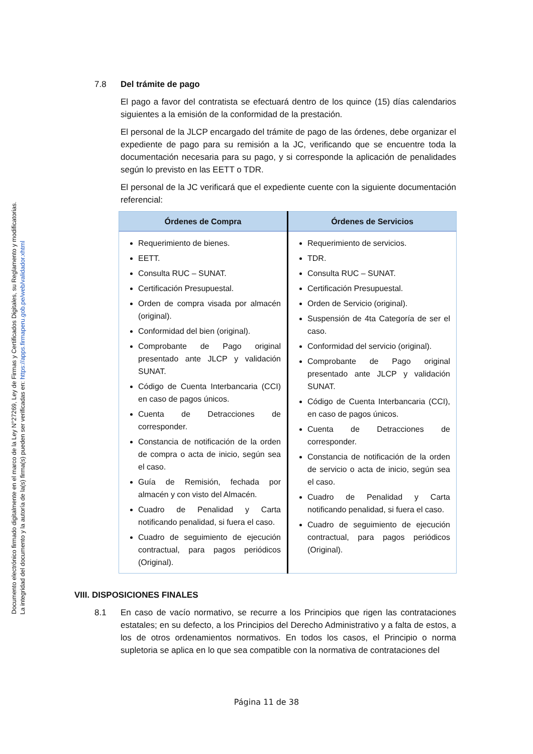Documento electrónico firmado digitalmente en el marco de la Ley N°27269, Ley de Firmas y Certificados Digitales, su Reglamento y modificatorias.
La integridad del documento y la autoría de la(s) firma(s) pueden ser verificadas en: https://apps.firmaperu.gob.pe/web/validador.xhtml
7.8 Del trámite de pago
El pago a favor del contratista se efectuará dentro de los quince (15) días calendarios siguientes a la emisión de la conformidad de la prestación.
El personal de la JLCP encargado del trámite de pago de las órdenes, debe organizar el expediente de pago para su remisión a la JC, verificando que se encuentre toda la documentación necesaria para su pago, y si corresponde la aplicación de penalidades según lo previsto en las EETT o TDR.
El personal de la JC verificará que el expediente cuente con la siguiente documentación referencial:
| Órdenes de Compra | Órdenes de Servicios |
| --- | --- |
| Requerimiento de bienes. EETT. Consulta RUC – SUNAT. Certificación Presupuestal. Orden de compra visada por almacén (original). Conformidad del bien (original). Comprobante de Pago original presentado ante JLCP y validación SUNAT. Código de Cuenta Interbancaria (CCI) en caso de pagos únicos. Cuenta de Detracciones de corresponder. Constancia de notificación de la orden de compra o acta de inicio, según sea el caso. Guía de Remisión, fechada por almacén y con visto del Almacén. Cuadro de Penalidad y Carta notificando penalidad, si fuera el caso. Cuadro de seguimiento de ejecución contractual, para pagos periódicos (Original). | Requerimiento de servicios. TDR. Consulta RUC – SUNAT. Certificación Presupuestal. Orden de Servicio (original). Suspensión de 4ta Categoría de ser el caso. Conformidad del servicio (original). Comprobante de Pago original presentado ante JLCP y validación SUNAT. Código de Cuenta Interbancaria (CCI), en caso de pagos únicos. Cuenta de Detracciones de corresponder. Constancia de notificación de la orden de servicio o acta de inicio, según sea el caso. Cuadro de Penalidad y Carta notificando penalidad, si fuera el caso. Cuadro de seguimiento de ejecución contractual, para pagos periódicos (Original). |
VIII. DISPOSICIONES FINALES
8.1 En caso de vacío normativo, se recurre a los Principios que rigen las contrataciones estatales; en su defecto, a los Principios del Derecho Administrativo y a falta de estos, a los de otros ordenamientos normativos. En todos los casos, el Principio o norma supletoria se aplica en lo que sea compatible con la normativa de contrataciones del
Página 11 de 38